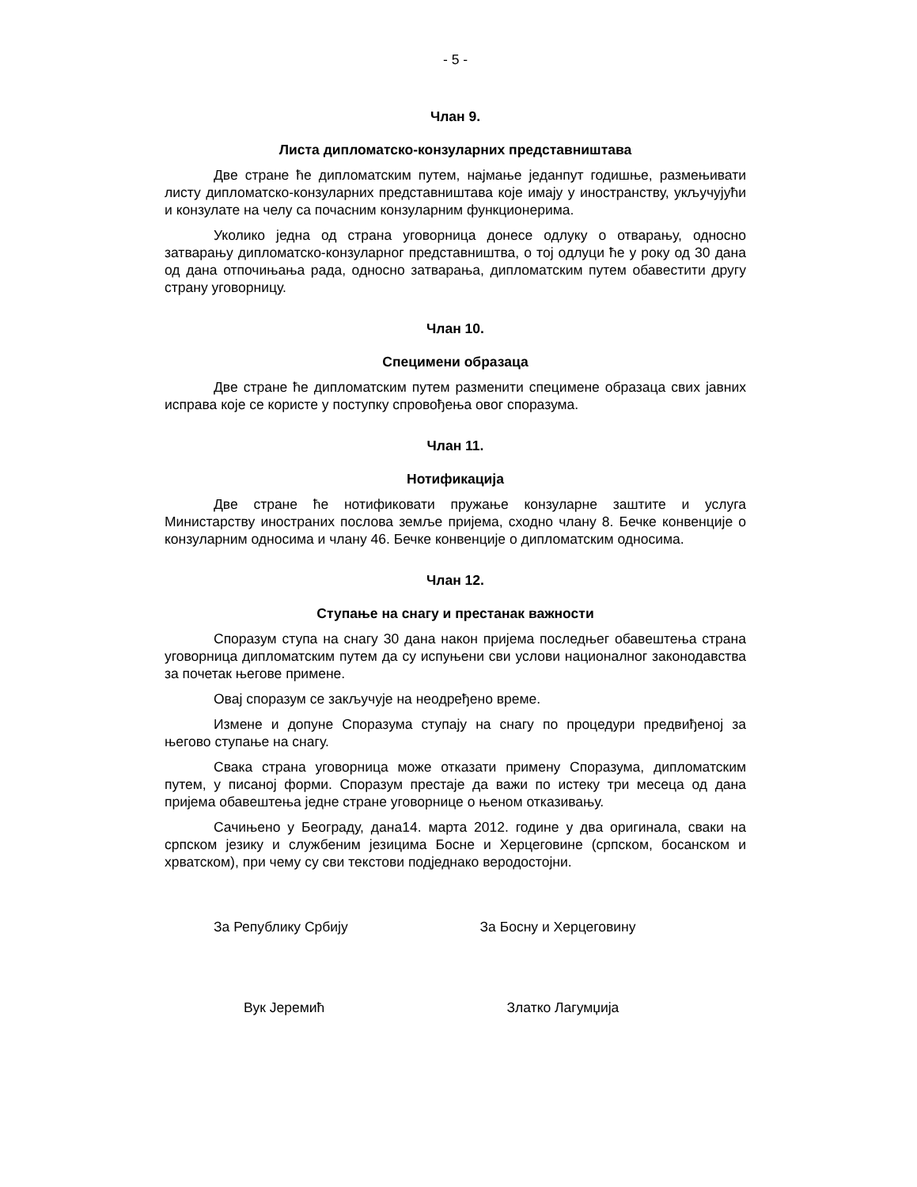- 5 -
Члан 9.
Листа дипломатско-конзуларних представништава
Две стране ће дипломатским путем, најмање једанпут годишње, размењивати листу дипломатско-конзуларних представништава које имају у иностранству, укључујући и конзулате на челу са почасним конзуларним функционерима.
Уколико једна од страна уговорница донесе одлуку о отварању, односно затварању дипломатско-конзуларног представништва, о тој одлуци ће у року од 30 дана од дана отпочињања рада, односно затварања, дипломатским путем обавестити другу страну уговорницу.
Члан 10.
Специмени образаца
Две стране ће дипломатским путем разменити специмене образаца свих јавних исправа које се користе у поступку спровођења овог споразума.
Члан 11.
Нотификација
Две стране ће нотификовати пружање конзуларне заштите и услуга Министарству иностраних послова земље пријема, сходно члану 8. Бечке конвенције о конзуларним односима и члану 46. Бечке конвенције о дипломатским односима.
Члан 12.
Ступање на снагу и престанак важности
Споразум ступа на снагу 30 дана након пријема последњег обавештења страна уговорница дипломатским путем да су испуњени сви услови националног законодавства за почетак његове примене.
Овај споразум се закључује на неодређено време.
Измене и допуне Споразума ступају на снагу по процедури предвиђеној за његово ступање на снагу.
Свака страна уговорница може отказати примену Споразума, дипломатским путем, у писаној форми. Споразум престаје да важи по истеку три месеца од дана пријема обавештења једне стране уговорнице о њеном отказивању.
Сачињено у Београду, дана14. марта 2012. године у два оригинала, сваки на српском језику и службеним језицима Босне и Херцеговине (српском, босанском и хрватском), при чему су сви текстови подједнако веродостојни.
За Републику Србију За Босну и Херцеговину
Вук Јеремић Златко Лагумџија